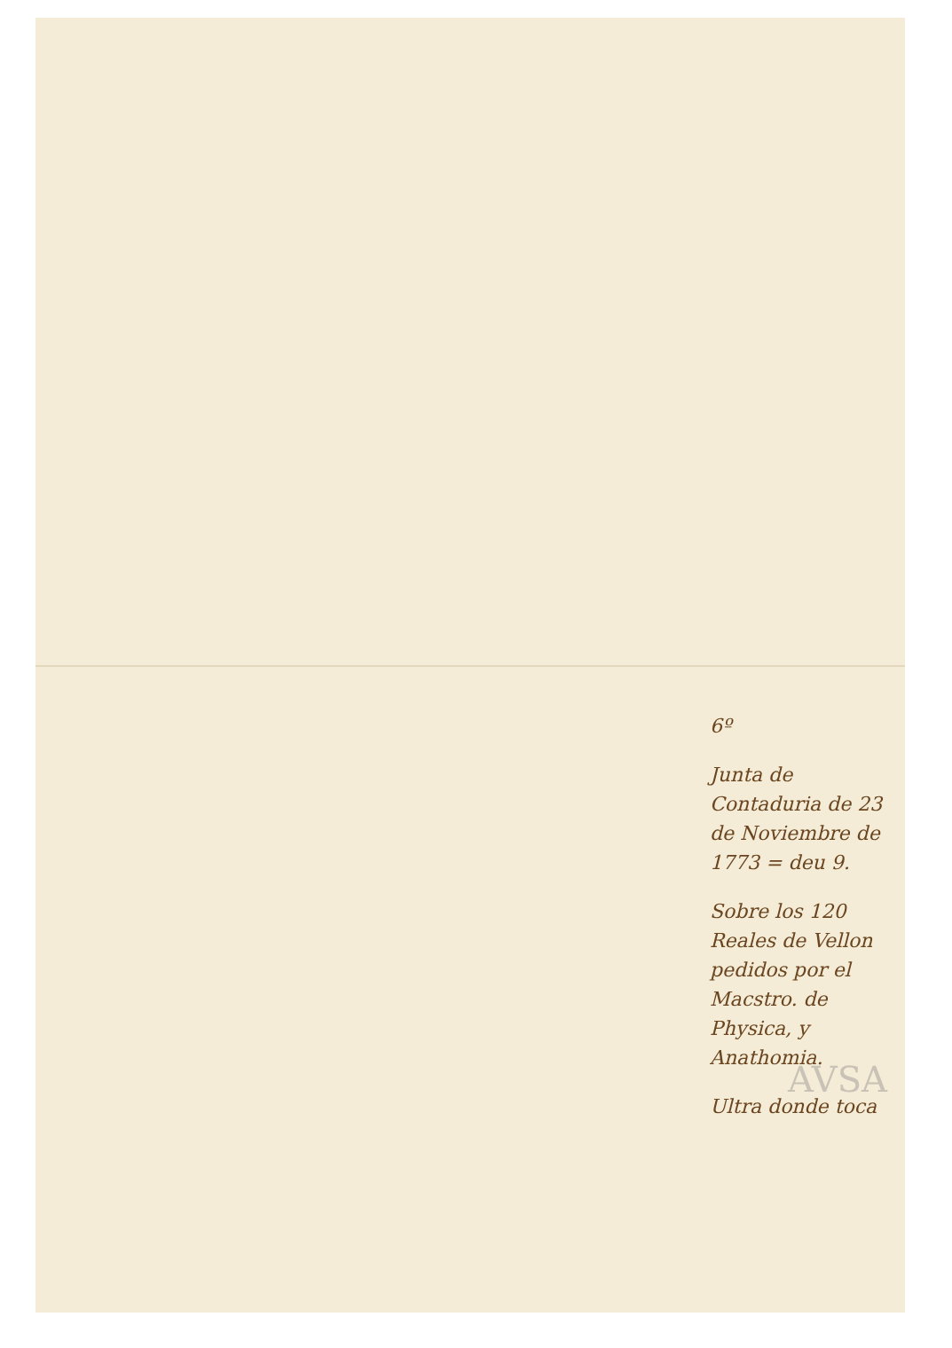6º
Junta de Contaduria de 23 de Noviembre de 1773 = deu 9.
Sobre los 120 Reales de Vellon pedidos por el Macstro. de Physica, y Anathomia.
Ultra donde toca
AVSA